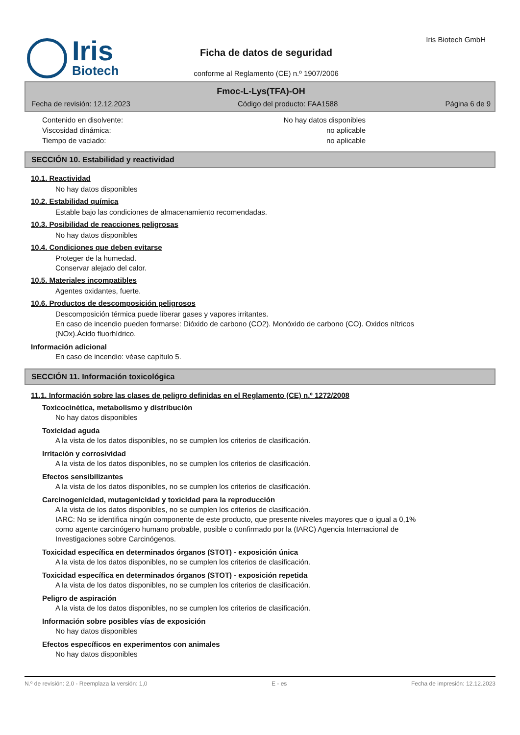Iris
Biotech
Ficha de datos de seguridad
conforme al Reglamento (CE) n.º 1907/2006
Iris Biotech GmbH
Fmoc-L-Lys(TFA)-OH
Fecha de revisión: 12.12.2023 Código del producto: FAA1588 Página 6 de 9
Contenido en disolvente: No hay datos disponibles
Viscosidad dinámica: no aplicable
Tiempo de vaciado: no aplicable
SECCIÓN 10. Estabilidad y reactividad
10.1. Reactividad
No hay datos disponibles
10.2. Estabilidad química
Estable bajo las condiciones de almacenamiento recomendadas.
10.3. Posibilidad de reacciones peligrosas
No hay datos disponibles
10.4. Condiciones que deben evitarse
Proteger de la humedad.
Conservar alejado del calor.
10.5. Materiales incompatibles
Agentes oxidantes, fuerte.
10.6. Productos de descomposición peligrosos
Descomposición térmica puede liberar gases y vapores irritantes.
En caso de incendio pueden formarse: Dióxido de carbono (CO2). Monóxido de carbono (CO). Oxidos nítricos (NOx).Ácido fluorhídrico.
Información adicional
En caso de incendio: véase capítulo 5.
SECCIÓN 11. Información toxicológica
11.1. Información sobre las clases de peligro definidas en el Reglamento (CE) n.º 1272/2008
Toxicocinética, metabolismo y distribución
No hay datos disponibles
Toxicidad aguda
A la vista de los datos disponibles, no se cumplen los criterios de clasificación.
Irritación y corrosividad
A la vista de los datos disponibles, no se cumplen los criterios de clasificación.
Efectos sensibilizantes
A la vista de los datos disponibles, no se cumplen los criterios de clasificación.
Carcinogenicidad, mutagenicidad y toxicidad para la reproducción
A la vista de los datos disponibles, no se cumplen los criterios de clasificación.
IARC: No se identifica ningún componente de este producto, que presente niveles mayores que o igual a 0,1% como agente carcinógeno humano probable, posible o confirmado por la (IARC) Agencia Internacional de Investigaciones sobre Carcinógenos.
Toxicidad específica en determinados órganos (STOT) - exposición única
A la vista de los datos disponibles, no se cumplen los criterios de clasificación.
Toxicidad específica en determinados órganos (STOT) - exposición repetida
A la vista de los datos disponibles, no se cumplen los criterios de clasificación.
Peligro de aspiración
A la vista de los datos disponibles, no se cumplen los criterios de clasificación.
Información sobre posibles vías de exposición
No hay datos disponibles
Efectos específicos en experimentos con animales
No hay datos disponibles
N.º de revisión: 2,0 - Reemplaza la versión: 1,0 E - es Fecha de impresión: 12.12.2023